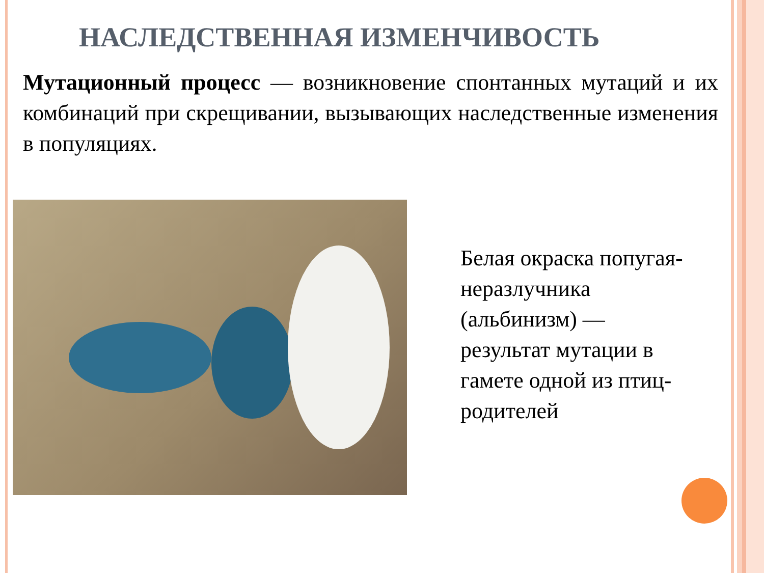НАСЛЕДСТВЕННАЯ ИЗМЕНЧИВОСТЬ
Мутационный процесс — возникновение спонтанных мутаций и их комбинаций при скрещивании, вызывающих наследственные изменения в популяциях.
Белая окраска попугая-неразлучника (альбинизм) — результат мутации в гамете одной из птиц-родителей